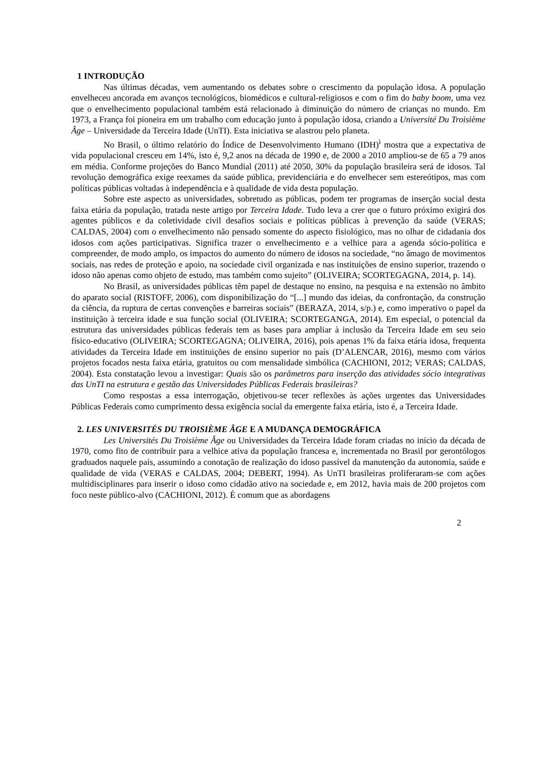1 INTRODUÇÃO
Nas últimas décadas, vem aumentando os debates sobre o crescimento da população idosa. A população envelheceu ancorada em avanços tecnológicos, biomédicos e cultural-religiosos e com o fim do baby boom, uma vez que o envelhecimento populacional também está relacionado à diminuição do número de crianças no mundo. Em 1973, a França foi pioneira em um trabalho com educação junto à população idosa, criando a Université Du Troisième Âge – Universidade da Terceira Idade (UnTI). Esta iniciativa se alastrou pelo planeta.
No Brasil, o último relatório do Índice de Desenvolvimento Humano (IDH)<sup>i</sup> mostra que a expectativa de vida populacional cresceu em 14%, isto é, 9,2 anos na década de 1990 e, de 2000 a 2010 ampliou-se de 65 a 79 anos em média. Conforme projeções do Banco Mundial (2011) até 2050, 30% da população brasileira será de idosos. Tal revolução demográfica exige reexames da saúde pública, previdenciária e do envelhecer sem estereótipos, mas com políticas públicas voltadas à independência e à qualidade de vida desta população.
Sobre este aspecto as universidades, sobretudo as públicas, podem ter programas de inserção social desta faixa etária da população, tratada neste artigo por Terceira Idade. Tudo leva a crer que o futuro próximo exigirá dos agentes públicos e da coletividade civil desafios sociais e políticas públicas à prevenção da saúde (VERAS; CALDAS, 2004) com o envelhecimento não pensado somente do aspecto fisiológico, mas no olhar de cidadania dos idosos com ações participativas. Significa trazer o envelhecimento e a velhice para a agenda sócio-política e compreender, de modo amplo, os impactos do aumento do número de idosos na sociedade, “no âmago de movimentos sociais, nas redes de proteção e apoio, na sociedade civil organizada e nas instituições de ensino superior, trazendo o idoso não apenas como objeto de estudo, mas também como sujeito” (OLIVEIRA; SCORTEGAGNA, 2014, p. 14).
No Brasil, as universidades públicas têm papel de destaque no ensino, na pesquisa e na extensão no âmbito do aparato social (RISTOFF, 2006), com disponibilização do “[...] mundo das ideias, da confrontação, da construção da ciência, da ruptura de certas convenções e barreiras sociais” (BERAZA, 2014, s/p.) e, como imperativo o papel da instituição à terceira idade e sua função social (OLIVEIRA; SCORTEGANGA, 2014). Em especial, o potencial da estrutura das universidades públicas federais tem as bases para ampliar à inclusão da Terceira Idade em seu seio físico-educativo (OLIVEIRA; SCORTEGAGNA; OLIVEIRA, 2016), pois apenas 1% da faixa etária idosa, frequenta atividades da Terceira Idade em instituições de ensino superior no país (D’ALENCAR, 2016), mesmo com vários projetos focados nesta faixa etária, gratuitos ou com mensalidade simbólica (CACHIONI, 2012; VERAS; CALDAS, 2004). Esta constatação levou a investigar: Quais são os parâmetros para inserção das atividades sócio integrativas das UnTI na estrutura e gestão das Universidades Públicas Federais brasileiras?
Como respostas a essa interrogação, objetivou-se tecer reflexões às ações urgentes das Universidades Públicas Federais como cumprimento dessa exigência social da emergente faixa etária, isto é, a Terceira Idade.
2. LES UNIVERSITÉS DU TROISIÈME ÂGE E A MUDANÇA DEMOGRÁFICA
Les Universités Du Troisième Âge ou Universidades da Terceira Idade foram criadas no início da década de 1970, como fito de contribuir para a velhice ativa da população francesa e, incrementada no Brasil por gerontólogos graduados naquele país, assumindo a conotação de realização do idoso passível da manutenção da autonomia, saúde e qualidade de vida (VERAS e CALDAS, 2004; DEBERT, 1994). As UnTI brasileiras proliferaram-se com ações multidisciplinares para inserir o idoso como cidadão ativo na sociedade e, em 2012, havia mais de 200 projetos com foco neste público-alvo (CACHIONI, 2012). É comum que as abordagens
2